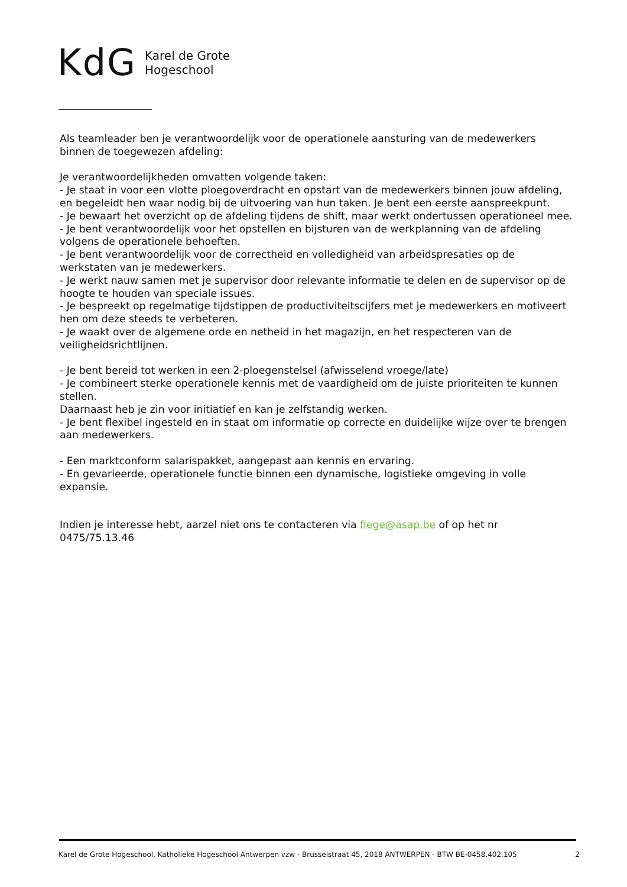KdG
Karel de Grote
Hogeschool
Als teamleader ben je verantwoordelijk voor de operationele aansturing van de medewerkers binnen de toegewezen afdeling:
Je verantwoordelijkheden omvatten volgende taken:
- Je staat in voor een vlotte ploegoverdracht en opstart van de medewerkers binnen jouw afdeling, en begeleidt hen waar nodig bij de uitvoering van hun taken. Je bent een eerste aanspreekpunt.
- Je bewaart het overzicht op de afdeling tijdens de shift, maar werkt ondertussen operationeel mee.
- Je bent verantwoordelijk voor het opstellen en bijsturen van de werkplanning van de afdeling volgens de operationele behoeften.
- Je bent verantwoordelijk voor de correctheid en volledigheid van arbeidspresaties op de werkstaten van je medewerkers.
- Je werkt nauw samen met je supervisor door relevante informatie te delen en de supervisor op de hoogte te houden van speciale issues.
- Je bespreekt op regelmatige tijdstippen de productiviteitscijfers met je medewerkers en motiveert hen om deze steeds te verbeteren.
- Je waakt over de algemene orde en netheid in het magazijn, en het respecteren van de veiligheidsrichtlijnen.
- Je bent bereid tot werken in een 2-ploegenstelsel (afwisselend vroege/late)
- Je combineert sterke operationele kennis met de vaardigheid om de juiste prioriteiten te kunnen stellen.
Daarnaast heb je zin voor initiatief en kan je zelfstandig werken.
- Je bent flexibel ingesteld en in staat om informatie op correcte en duidelijke wijze over te brengen aan medewerkers.
- Een marktconform salarispakket, aangepast aan kennis en ervaring.
- En gevarieerde, operationele functie binnen een dynamische, logistieke omgeving in volle expansie.
Indien je interesse hebt, aarzel niet ons te contacteren via fiege@asap.be of op het nr 0475/75.13.46
Karel de Grote Hogeschool, Katholieke Hogeschool Antwerpen vzw - Brusselstraat 45, 2018 ANTWERPEN - BTW BE-0458.402.105 2